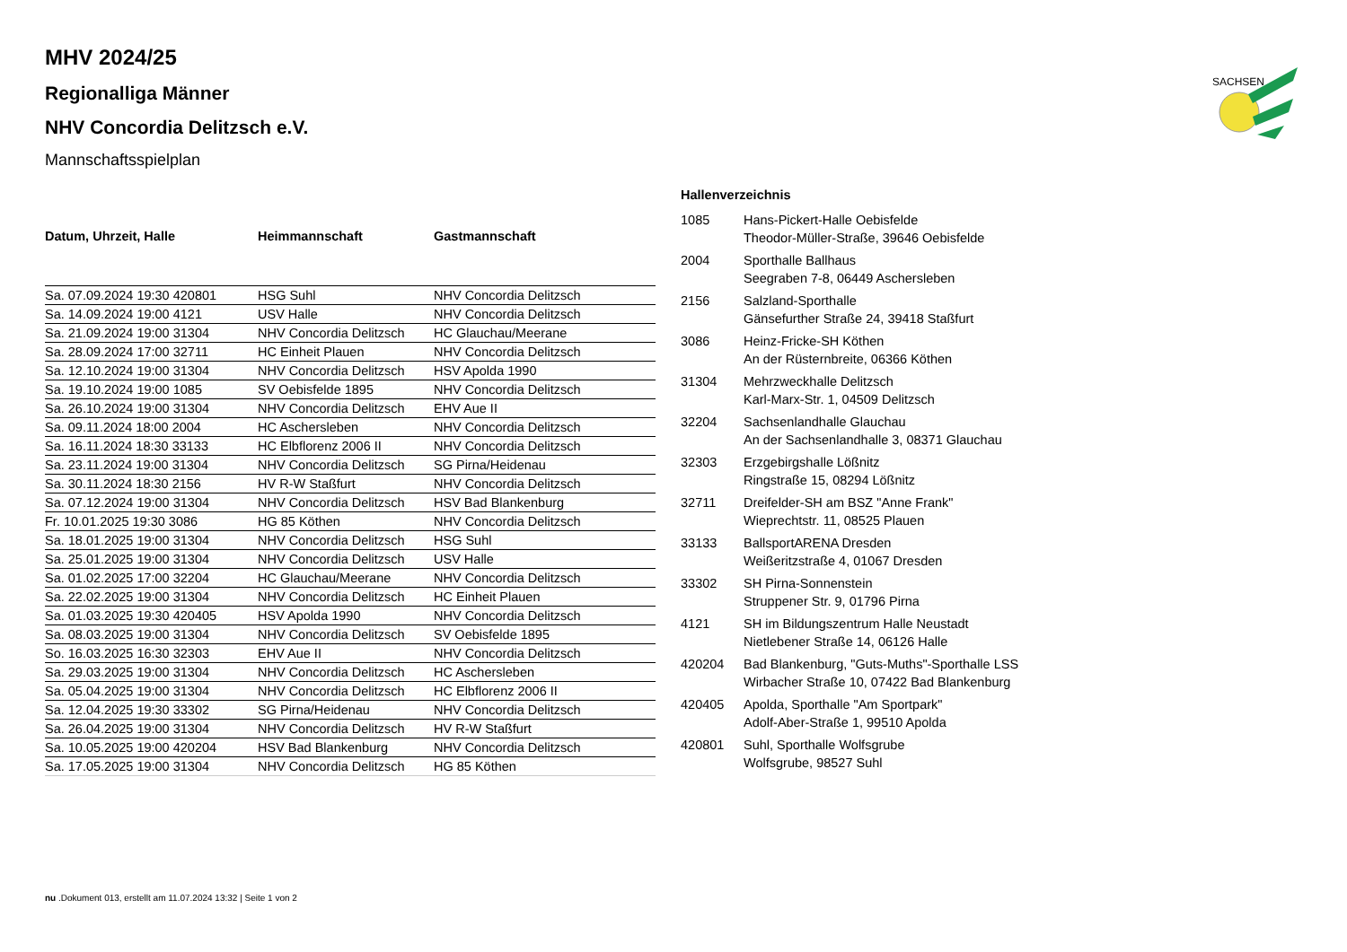SACHSEN
MHV 2024/25
Regionalliga Männer
NHV Concordia Delitzsch e.V.
Mannschaftsspielplan
| Datum, Uhrzeit, Halle | Heimmannschaft | Gastmannschaft |
| --- | --- | --- |
| Sa. 07.09.2024 19:30 420801 | HSG Suhl | NHV Concordia Delitzsch |
| Sa. 14.09.2024 19:00 4121 | USV Halle | NHV Concordia Delitzsch |
| Sa. 21.09.2024 19:00 31304 | NHV Concordia Delitzsch | HC Glauchau/Meerane |
| Sa. 28.09.2024 17:00 32711 | HC Einheit Plauen | NHV Concordia Delitzsch |
| Sa. 12.10.2024 19:00 31304 | NHV Concordia Delitzsch | HSV Apolda 1990 |
| Sa. 19.10.2024 19:00 1085 | SV Oebisfelde 1895 | NHV Concordia Delitzsch |
| Sa. 26.10.2024 19:00 31304 | NHV Concordia Delitzsch | EHV Aue II |
| Sa. 09.11.2024 18:00 2004 | HC Aschersleben | NHV Concordia Delitzsch |
| Sa. 16.11.2024 18:30 33133 | HC Elbflorenz 2006 II | NHV Concordia Delitzsch |
| Sa. 23.11.2024 19:00 31304 | NHV Concordia Delitzsch | SG Pirna/Heidenau |
| Sa. 30.11.2024 18:30 2156 | HV R-W Staßfurt | NHV Concordia Delitzsch |
| Sa. 07.12.2024 19:00 31304 | NHV Concordia Delitzsch | HSV Bad Blankenburg |
| Fr. 10.01.2025 19:30 3086 | HG 85 Köthen | NHV Concordia Delitzsch |
| Sa. 18.01.2025 19:00 31304 | NHV Concordia Delitzsch | HSG Suhl |
| Sa. 25.01.2025 19:00 31304 | NHV Concordia Delitzsch | USV Halle |
| Sa. 01.02.2025 17:00 32204 | HC Glauchau/Meerane | NHV Concordia Delitzsch |
| Sa. 22.02.2025 19:00 31304 | NHV Concordia Delitzsch | HC Einheit Plauen |
| Sa. 01.03.2025 19:30 420405 | HSV Apolda 1990 | NHV Concordia Delitzsch |
| Sa. 08.03.2025 19:00 31304 | NHV Concordia Delitzsch | SV Oebisfelde 1895 |
| So. 16.03.2025 16:30 32303 | EHV Aue II | NHV Concordia Delitzsch |
| Sa. 29.03.2025 19:00 31304 | NHV Concordia Delitzsch | HC Aschersleben |
| Sa. 05.04.2025 19:00 31304 | NHV Concordia Delitzsch | HC Elbflorenz 2006 II |
| Sa. 12.04.2025 19:30 33302 | SG Pirna/Heidenau | NHV Concordia Delitzsch |
| Sa. 26.04.2025 19:00 31304 | NHV Concordia Delitzsch | HV R-W Staßfurt |
| Sa. 10.05.2025 19:00 420204 | HSV Bad Blankenburg | NHV Concordia Delitzsch |
| Sa. 17.05.2025 19:00 31304 | NHV Concordia Delitzsch | HG 85 Köthen |
Hallenverzeichnis
| 1085 | Hans-Pickert-Halle Oebisfelde Theodor-Müller-Straße, 39646 Oebisfelde |
| 2004 | Sporthalle Ballhaus Seegraben 7-8, 06449 Aschersleben |
| 2156 | Salzland-Sporthalle Gänsefurther Straße 24, 39418 Staßfurt |
| 3086 | Heinz-Fricke-SH Köthen An der Rüsternbreite, 06366 Köthen |
| 31304 | Mehrzweckhalle Delitzsch Karl-Marx-Str. 1, 04509 Delitzsch |
| 32204 | Sachsenlandhalle Glauchau An der Sachsenlandhalle 3, 08371 Glauchau |
| 32303 | Erzgebirgshalle Lößnitz Ringstraße 15, 08294 Lößnitz |
| 32711 | Dreifelder-SH am BSZ "Anne Frank" Wieprechtstr. 11, 08525 Plauen |
| 33133 | BallsportARENA Dresden Weißeritzstraße 4, 01067 Dresden |
| 33302 | SH Pirna-Sonnenstein Struppener Str. 9, 01796 Pirna |
| 4121 | SH im Bildungszentrum Halle Neustadt Nietlebener Straße 14, 06126 Halle |
| 420204 | Bad Blankenburg, "Guts-Muths"-Sporthalle LSS Wirbacher Straße 10, 07422 Bad Blankenburg |
| 420405 | Apolda, Sporthalle "Am Sportpark" Adolf-Aber-Straße 1, 99510 Apolda |
| 420801 | Suhl, Sporthalle Wolfsgrube Wolfsgrube, 98527 Suhl |
nu .Dokument 013, erstellt am 11.07.2024 13:32 | Seite 1 von 2